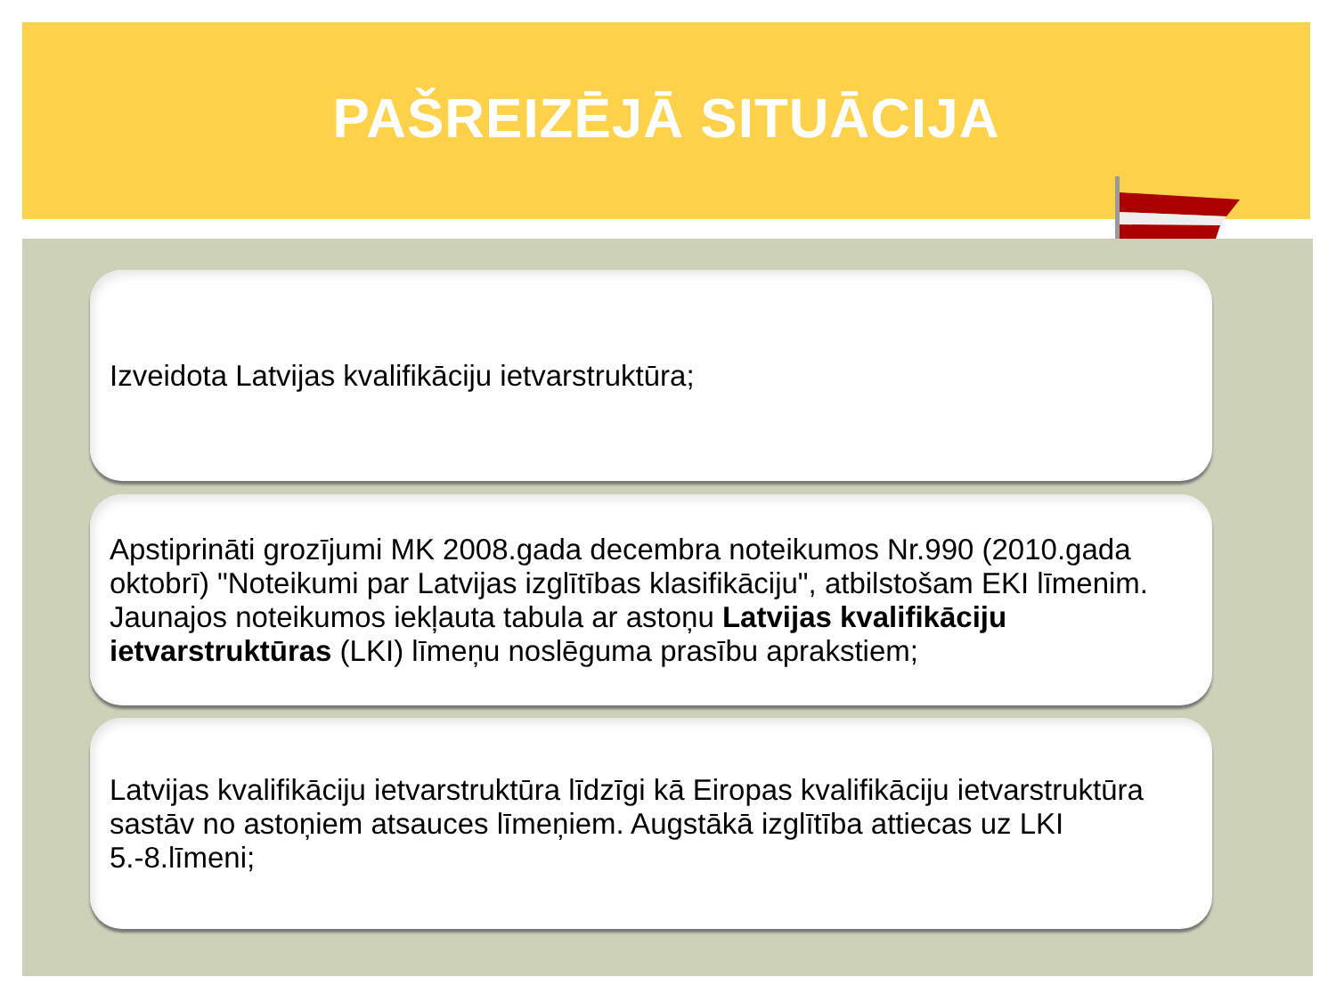PAŠREIZĒJĀ SITUĀCIJA
Izveidota Latvijas kvalifikāciju ietvarstruktūra;
Apstiprināti grozījumi MK 2008.gada decembra noteikumos Nr.990 (2010.gada oktobrī) "Noteikumi par Latvijas izglītības klasifikāciju", atbilstošam EKI līmenim. Jaunajos noteikumos iekļauta tabula ar astoņu Latvijas kvalifikāciju ietvarstruktūras (LKI) līmeņu noslēguma prasību aprakstiem;
Latvijas kvalifikāciju ietvarstruktūra līdzīgi kā Eiropas kvalifikāciju ietvarstruktūra sastāv no astoņiem atsauces līmeņiem. Augstākā izglītība attiecas uz LKI 5.-8.līmeni;